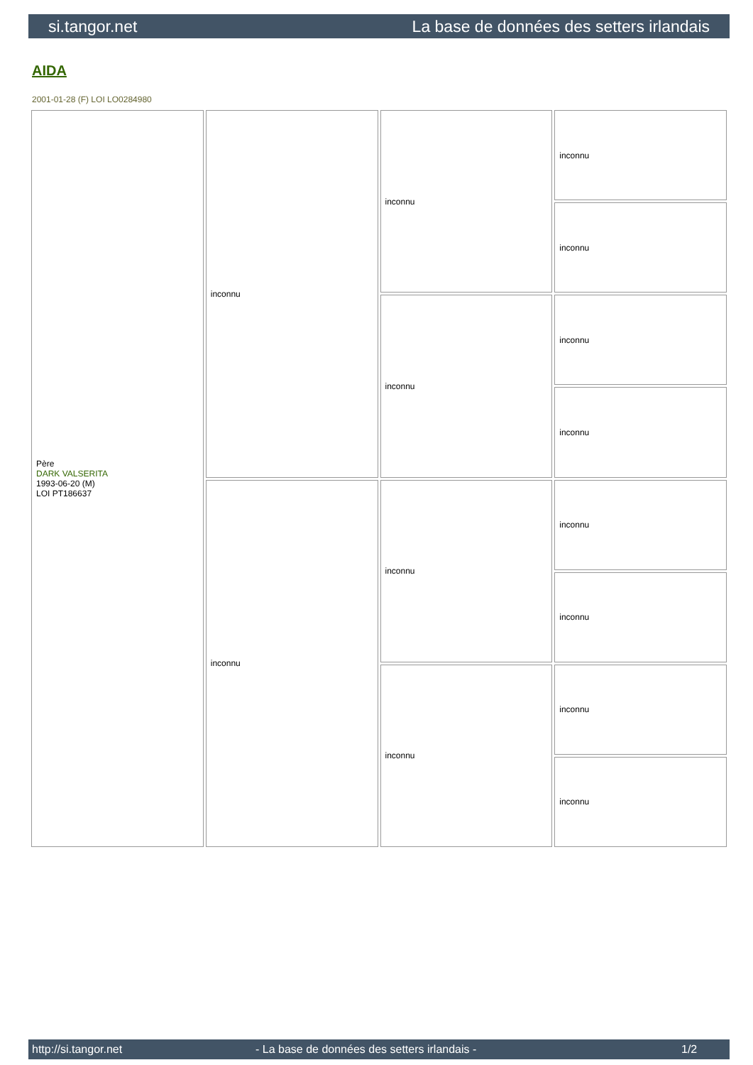si.tangor.net La base de données des setters irlandais
AIDA
2001-01-28 (F) LOI LO0284980
| Père DARK VALSERITA 1993-06-20 (M) LOI PT186637 | inconnu | inconnu | inconnu |
| | | | inconnu |
| | | inconnu | inconnu |
| | | | inconnu |
| | inconnu | inconnu | inconnu |
| | | | inconnu |
| | | inconnu | inconnu |
| | | | inconnu |
http://si.tangor.net - La base de données des setters irlandais - 1/2